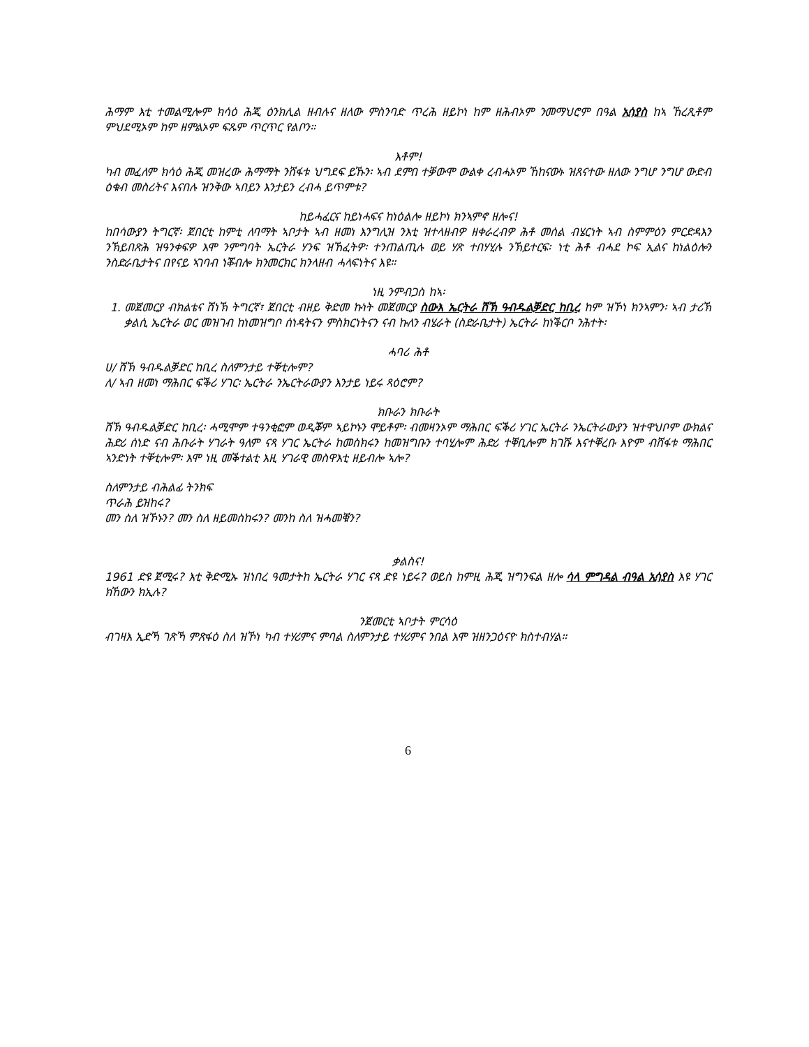ሕማም እቲ ተመልሚሎም ክሳዕ ሕጂ ዕንክሊል ዘብሉና ዘለው ምስንባድ ጥረሕ ዘይኮነ ከም ዘሕብኦም ንመማህሮም በዓል ኢሳያስ ከኣ ኸረጺቶም ምህደሚኦም ከም ዘምልኦም ፍጹም ጥርጥር የልቦን።
እቶም!
ካብ መፈለም ክሳዕ ሕጂ መዝረው ሕማማት ንሸፋቱ ህግደፍ ይኹን፡ ኣብ ደምበ ተቓውሞ ውልቀ ረብሓኦም ኸከናውኑ ዝጸናተው ዘለው ንግሆ ንግሆ ውድብ ዕቁብ መስሪትና እናበሉ ዝንቅው ኣበይን እንታይን ረብሓ ይጥምቱ?
ከይሓፈርና ከይነሓፍና ከነዕልሎ ዘይኮነ ክንኣምኖ ዘሎና!
ከበሳውያን ትግርኛ፡ ጀበርቲ ከምቲ ለባማት ኣቦታት ኣብ ዘመነ እንግሊዝ ንእቲ ዝተላዘብዎ ዘቀራረብዎ ሕቶ መሰል ብሄርነት ኣብ ስምምዕን ምርድዳእን ንኽይበጽሕ ዝዓንቀፍዎ እሞ ንምግባት ኤርትራ ሃንፍ ዝኸፈትዎ፡ ተንጠልጢሉ ወይ ሃጽ ተበሃሂሉ ንኽይተርፍ፡ ነቲ ሕቶ ብሓደ ኮፍ ኢልና ከነልዕሎን ንስድራቤታትና በየናይ ኣገባብ ነቖብሎ ክንመርክር ክንላዘብ ሓላፍነትና እዩ።
ነዚ ንምብጋስ ከኣ፡
1. መጀመርያ ብክልቴና ሸነኽ ትግርኛ፣ ጀበርቲ ብዘይ ቅድመ ኩነት መጀመርያ ስውእ ኤርትራ ሸኽ ዓብዱልቓድር ከቢረ ከም ዝኾነ ክንኣምን፡ ኣብ ታሪኽ ቃልሲ ኤርትራ ወር መዝገብ ከነመዝግቦ ሰነዳትናን ምስክርነትናን ናብ ኩለን ብሄራት (ስድራቤታት) ኤርትራ ከነቕርቦ ንሕተት፡
ሓባሪ ሕቶ
ሀ/ ሸኽ ዓብዱልቓድር ከቢረ ስለምንታይ ተቐቲሎም?
ለ/ ኣብ ዘመነ ማሕበር ፍቕሪ ሃገር፡ ኤርትራ ንኤርትራውያን እንታይ ነይሩ ጻዕሮም?
ክቡራን ክቡራት
ሸኽ ዓብዱልቓድር ከቢረ፡ ሓሚሞም ተዓንቂፎም ወዲቖም ኣይኮኑን ሞይቶም፡ ብመዛንኦም ማሕበር ፍቕሪ ሃገር ኤርትራ ንኤርትራውያን ዝተዋህቦም ውክልና ሕድሪ ሰነድ ናብ ሕቡራት ሃገራት ዓለም ናጻ ሃገር ኤርትራ ከመስክሩን ከመዝግቡን ተባሂሎም ሕድሪ ተቐቢሎም ክገሹ እናተቐረቡ እዮም ብሸፋቱ ማሕበር ኣንድነት ተቐቲሎም፡ እሞ ነዚ መቕተልቲ እዚ ሃገራዊ መስዋእቲ ዘይብሎ ኣሎ?
ስለምንታይ ብሕልፊ ትንክፍ
ጥራሕ ይዝከሩ?
መን ስለ ዝኾኑን? መን ስለ ዘይመስከሩን? መንከ ስለ ዝሓመቑን?
ቃልስና!
1961 ድዩ ጀሚሩ? እቲ ቅድሚኡ ዝነበረ ዓመታትከ ኤርትራ ሃገር ናጻ ድዩ ነይሩ? ወይስ ከምዚ ሕጂ ዝግንፍል ዘሎ ሳላ ምግዳል ብዓል ኢሳያስ እዩ ሃገር ክኸውን ክኢሉ?
ንጀመርቲ ኣቦታት ምርሳዕ
ብገዛእ ኢድኻ ገጽኻ ምጽፋዕ ስለ ዝኾነ ካብ ተሃሪምና ምባል ስለምንታይ ተሃሪምና ንበል እሞ ዝዘንጋዕናዮ ክስተብሃል።
6